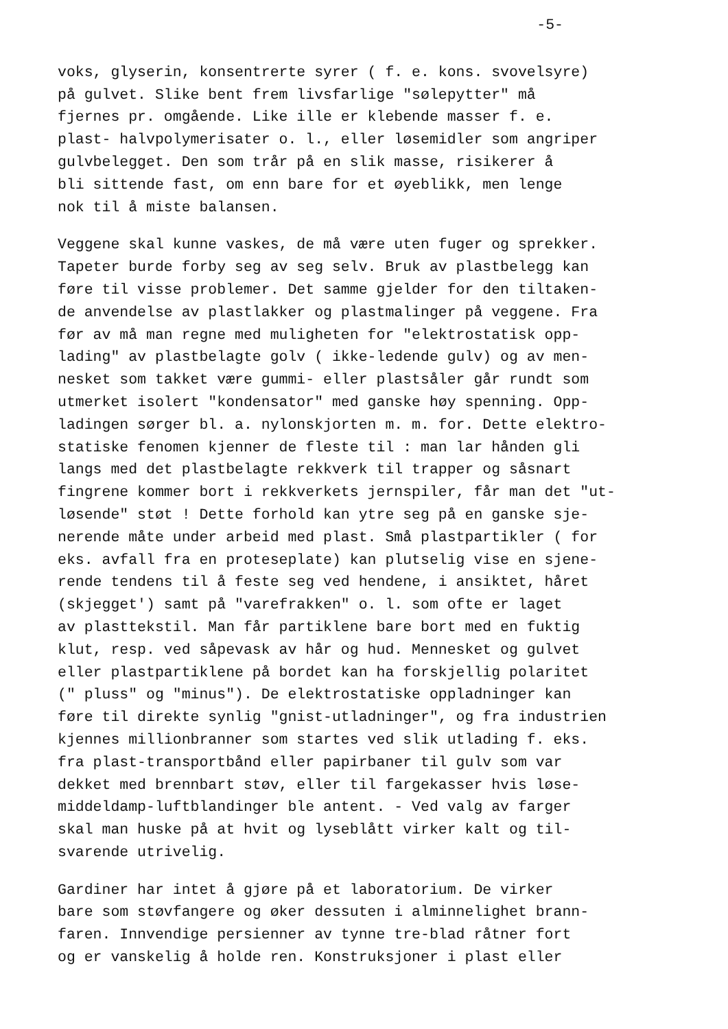-5-
voks, glyserin, konsentrerte syrer ( f. e. kons. svovelsyre) på gulvet. Slike bent frem livsfarlige "sølepytter" må fjernes pr. omgående. Like ille er klebende masser f. e. plast- halvpolymerisater o. l., eller løsemidler som angriper gulvbelegget. Den som trår på en slik masse, risikerer å bli sittende fast, om enn bare for et øyeblikk, men lenge nok til å miste balansen.
Veggene skal kunne vaskes, de må være uten fuger og sprekker. Tapeter burde forby seg av seg selv. Bruk av plastbelegg kan føre til visse problemer. Det samme gjelder for den tiltaken- de anvendelse av plastlakker og plastmalinger på veggene. Fra før av må man regne med muligheten for "elektrostatisk opp- lading" av plastbelagte golv ( ikke-ledende gulv) og av men- nesket som takket være gummi- eller plastsåler går rundt som utmerket isolert "kondensator" med ganske høy spenning. Opp- ladingen sørger bl. a. nylonskjorten m. m. for. Dette elektro- statiske fenomen kjenner de fleste til : man lar hånden gli langs med det plastbelagte rekkverk til trapper og såsnart fingrene kommer bort i rekkverkets jernspiler, får man det "ut- løsende" støt ! Dette forhold kan ytre seg på en ganske sje- nerende måte under arbeid med plast. Små plastpartikler ( for eks. avfall fra en proteseplate) kan plutselig vise en sjene- rende tendens til å feste seg ved hendene, i ansiktet, håret (skjegget') samt på "varefrakken" o. l. som ofte er laget av plasttekstil. Man får partiklene bare bort med en fuktig klut, resp. ved såpevask av hår og hud. Mennesket og gulvet eller plastpartiklene på bordet kan ha forskjellig polaritet (" pluss" og "minus"). De elektrostatiske oppladninger kan føre til direkte synlig "gnist-utladninger", og fra industrien kjennes millionbranner som startes ved slik utlading f. eks. fra plast-transportbånd eller papirbaner til gulv som var dekket med brennbart støv, eller til fargekasser hvis løse- middeldamp-luftblandinger ble antent. - Ved valg av farger skal man huske på at hvit og lyseblått virker kalt og til- svarende utrivelig.
Gardiner har intet å gjøre på et laboratorium. De virker bare som støvfangere og øker dessuten i alminnelighet brann- faren. Innvendige persienner av tynne tre-blad råtner fort og er vanskelig å holde ren. Konstruksjoner i plast eller